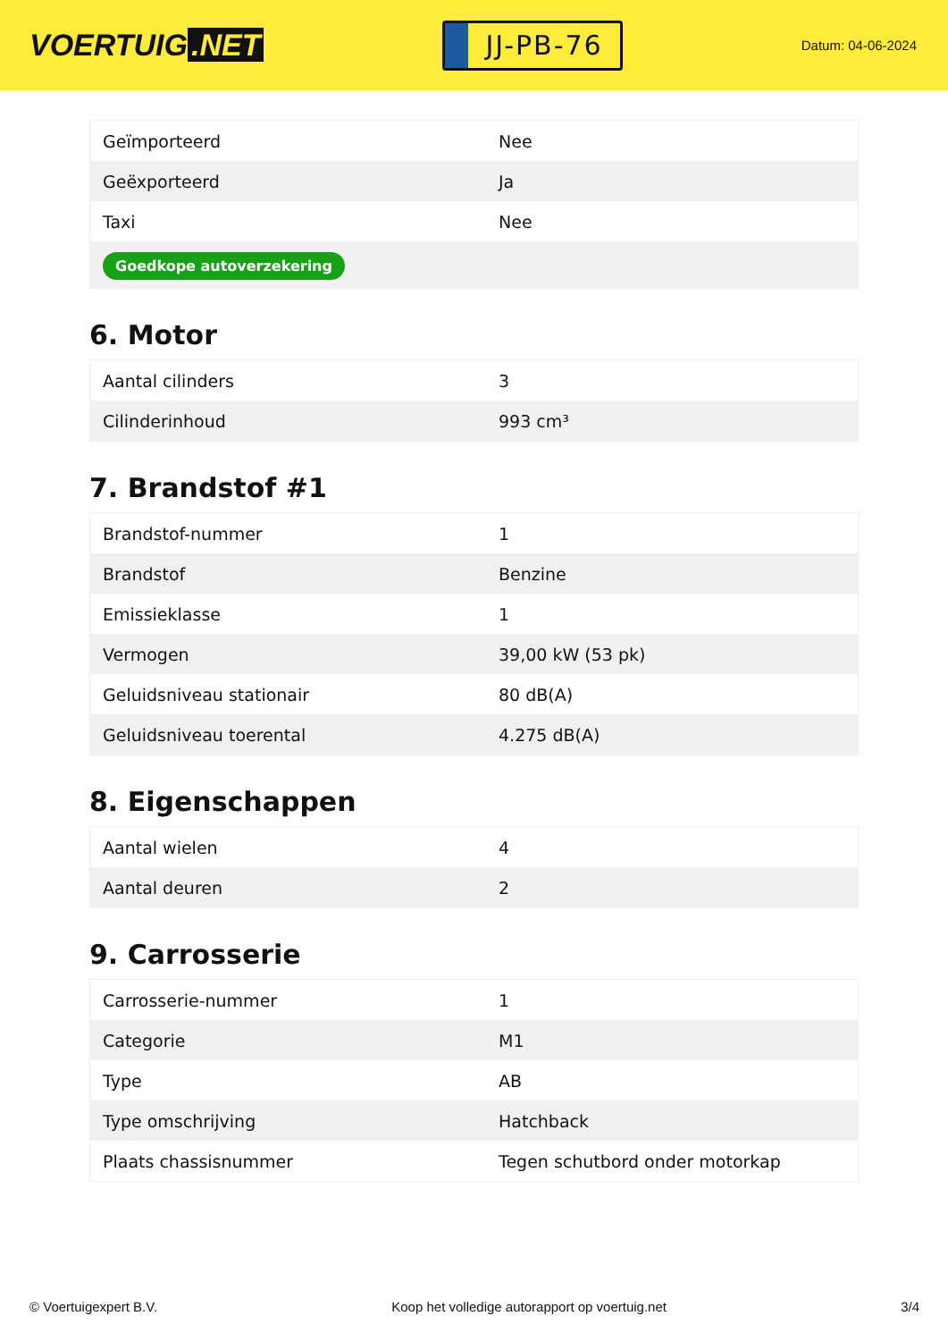VOERTUIG.NET
JJ-PB-76
Datum: 04-06-2024
| Geïmporteerd | Nee |
| Geëxporteerd | Ja |
| Taxi | Nee |
| Goedkope autoverzekering | |
6. Motor
| Aantal cilinders | 3 |
| Cilinderinhoud | 993 cm³ |
7. Brandstof #1
| Brandstof-nummer | 1 |
| Brandstof | Benzine |
| Emissieklasse | 1 |
| Vermogen | 39,00 kW (53 pk) |
| Geluidsniveau stationair | 80 dB(A) |
| Geluidsniveau toerental | 4.275 dB(A) |
8. Eigenschappen
| Aantal wielen | 4 |
| Aantal deuren | 2 |
9. Carrosserie
| Carrosserie-nummer | 1 |
| Categorie | M1 |
| Type | AB |
| Type omschrijving | Hatchback |
| Plaats chassisnummer | Tegen schutbord onder motorkap |
© Voertuigexpert B.V. Koop het volledige autorapport op voertuig.net 3/4